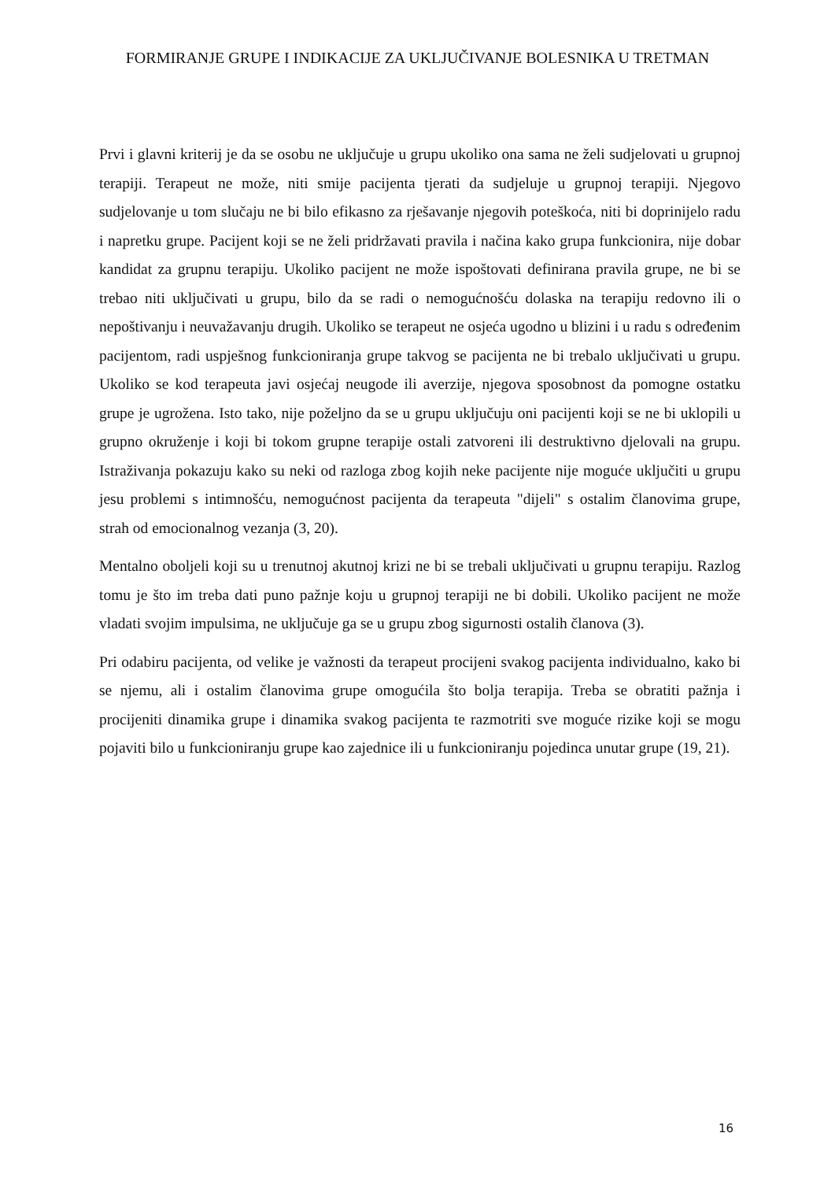FORMIRANJE GRUPE I INDIKACIJE ZA UKLJUČIVANJE BOLESNIKA U TRETMAN
Prvi i glavni kriterij je da se osobu ne uključuje u grupu ukoliko ona sama ne želi sudjelovati u grupnoj terapiji. Terapeut ne može, niti smije pacijenta tjerati da sudjeluje u grupnoj terapiji. Njegovo sudjelovanje u tom slučaju ne bi bilo efikasno za rješavanje njegovih poteškoća, niti bi doprinijelo radu i napretku grupe. Pacijent koji se ne želi pridržavati pravila i načina kako grupa funkcionira, nije dobar kandidat za grupnu terapiju. Ukoliko pacijent ne može ispoštovati definirana pravila grupe, ne bi se trebao niti uključivati u grupu, bilo da se radi o nemogućnošću dolaska na terapiju redovno ili o nepoštivanju i neuvažavanju drugih. Ukoliko se terapeut ne osjeća ugodno u blizini i u radu s određenim pacijentom, radi uspješnog funkcioniranja grupe takvog se pacijenta ne bi trebalo uključivati u grupu. Ukoliko se kod terapeuta javi osjećaj neugode ili averzije, njegova sposobnost da pomogne ostatku grupe je ugrožena. Isto tako, nije poželjno da se u grupu uključuju oni pacijenti koji se ne bi uklopili u grupno okruženje i koji bi tokom grupne terapije ostali zatvoreni ili destruktivno djelovali na grupu. Istraživanja pokazuju kako su neki od razloga zbog kojih neke pacijente nije moguće uključiti u grupu jesu problemi s intimnošću, nemogućnost pacijenta da terapeuta "dijeli" s ostalim članovima grupe, strah od emocionalnog vezanja (3, 20).
Mentalno oboljeli koji su u trenutnoj akutnoj krizi ne bi se trebali uključivati u grupnu terapiju. Razlog tomu je što im treba dati puno pažnje koju u grupnoj terapiji ne bi dobili. Ukoliko pacijent ne može vladati svojim impulsima, ne uključuje ga se u grupu zbog sigurnosti ostalih članova (3).
Pri odabiru pacijenta, od velike je važnosti da terapeut procijeni svakog pacijenta individualno, kako bi se njemu, ali i ostalim članovima grupe omogućila što bolja terapija. Treba se obratiti pažnja i procijeniti dinamika grupe i dinamika svakog pacijenta te razmotriti sve moguće rizike koji se mogu pojaviti bilo u funkcioniranju grupe kao zajednice ili u funkcioniranju pojedinca unutar grupe (19, 21).
16